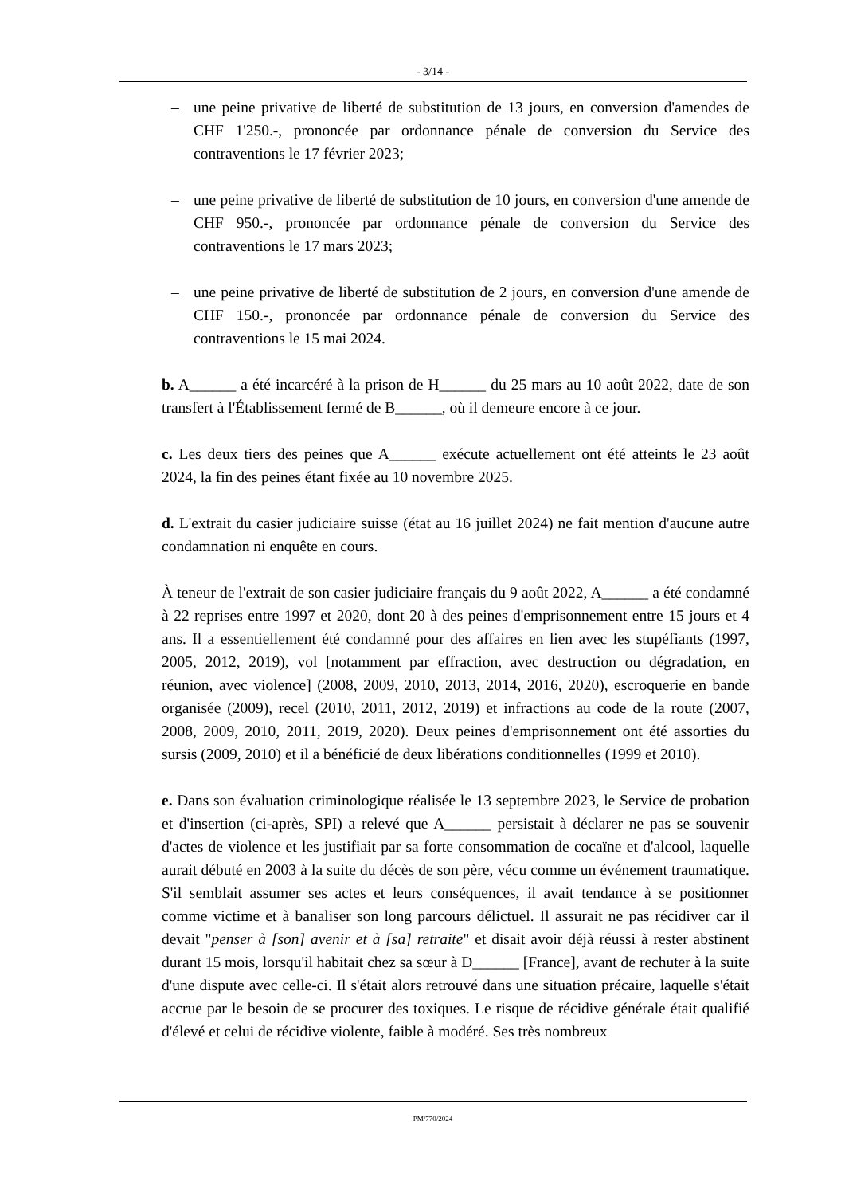- 3/14 -
– une peine privative de liberté de substitution de 13 jours, en conversion d'amendes de CHF 1'250.-, prononcée par ordonnance pénale de conversion du Service des contraventions le 17 février 2023;
– une peine privative de liberté de substitution de 10 jours, en conversion d'une amende de CHF 950.-, prononcée par ordonnance pénale de conversion du Service des contraventions le 17 mars 2023;
– une peine privative de liberté de substitution de 2 jours, en conversion d'une amende de CHF 150.-, prononcée par ordonnance pénale de conversion du Service des contraventions le 15 mai 2024.
b. A______ a été incarcéré à la prison de H______ du 25 mars au 10 août 2022, date de son transfert à l'Établissement fermé de B______, où il demeure encore à ce jour.
c. Les deux tiers des peines que A______ exécute actuellement ont été atteints le 23 août 2024, la fin des peines étant fixée au 10 novembre 2025.
d. L'extrait du casier judiciaire suisse (état au 16 juillet 2024) ne fait mention d'aucune autre condamnation ni enquête en cours.
À teneur de l'extrait de son casier judiciaire français du 9 août 2022, A______ a été condamné à 22 reprises entre 1997 et 2020, dont 20 à des peines d'emprisonnement entre 15 jours et 4 ans. Il a essentiellement été condamné pour des affaires en lien avec les stupéfiants (1997, 2005, 2012, 2019), vol [notamment par effraction, avec destruction ou dégradation, en réunion, avec violence] (2008, 2009, 2010, 2013, 2014, 2016, 2020), escroquerie en bande organisée (2009), recel (2010, 2011, 2012, 2019) et infractions au code de la route (2007, 2008, 2009, 2010, 2011, 2019, 2020). Deux peines d'emprisonnement ont été assorties du sursis (2009, 2010) et il a bénéficié de deux libérations conditionnelles (1999 et 2010).
e. Dans son évaluation criminologique réalisée le 13 septembre 2023, le Service de probation et d'insertion (ci-après, SPI) a relevé que A______ persistait à déclarer ne pas se souvenir d'actes de violence et les justifiait par sa forte consommation de cocaïne et d'alcool, laquelle aurait débuté en 2003 à la suite du décès de son père, vécu comme un événement traumatique. S'il semblait assumer ses actes et leurs conséquences, il avait tendance à se positionner comme victime et à banaliser son long parcours délictuel. Il assurait ne pas récidiver car il devait "penser à [son] avenir et à [sa] retraite" et disait avoir déjà réussi à rester abstinent durant 15 mois, lorsqu'il habitait chez sa sœur à D______ [France], avant de rechuter à la suite d'une dispute avec celle-ci. Il s'était alors retrouvé dans une situation précaire, laquelle s'était accrue par le besoin de se procurer des toxiques. Le risque de récidive générale était qualifié d'élevé et celui de récidive violente, faible à modéré. Ses très nombreux
PM/770/2024